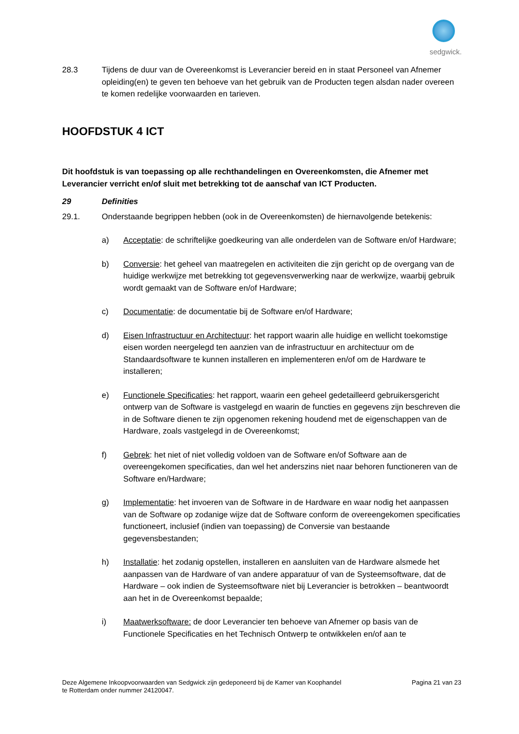sedgwick.
28.3 Tijdens de duur van de Overeenkomst is Leverancier bereid en in staat Personeel van Afnemer opleiding(en) te geven ten behoeve van het gebruik van de Producten tegen alsdan nader overeen te komen redelijke voorwaarden en tarieven.
HOOFDSTUK 4 ICT
Dit hoofdstuk is van toepassing op alle rechthandelingen en Overeenkomsten, die Afnemer met Leverancier verricht en/of sluit met betrekking tot de aanschaf van ICT Producten.
29 Definities
29.1. Onderstaande begrippen hebben (ook in de Overeenkomsten) de hiernavolgende betekenis:
a) Acceptatie: de schriftelijke goedkeuring van alle onderdelen van de Software en/of Hardware;
b) Conversie: het geheel van maatregelen en activiteiten die zijn gericht op de overgang van de huidige werkwijze met betrekking tot gegevensverwerking naar de werkwijze, waarbij gebruik wordt gemaakt van de Software en/of Hardware;
c) Documentatie: de documentatie bij de Software en/of Hardware;
d) Eisen Infrastructuur en Architectuur: het rapport waarin alle huidige en wellicht toekomstige eisen worden neergelegd ten aanzien van de infrastructuur en architectuur om de Standaardsoftware te kunnen installeren en implementeren en/of om de Hardware te installeren;
e) Functionele Specificaties: het rapport, waarin een geheel gedetailleerd gebruikersgericht ontwerp van de Software is vastgelegd en waarin de functies en gegevens zijn beschreven die in de Software dienen te zijn opgenomen rekening houdend met de eigenschappen van de Hardware, zoals vastgelegd in de Overeenkomst;
f) Gebrek: het niet of niet volledig voldoen van de Software en/of Software aan de overeengekomen specificaties, dan wel het anderszins niet naar behoren functioneren van de Software en/Hardware;
g) Implementatie: het invoeren van de Software in de Hardware en waar nodig het aanpassen van de Software op zodanige wijze dat de Software conform de overeengekomen specificaties functioneert, inclusief (indien van toepassing) de Conversie van bestaande gegevensbestanden;
h) Installatie: het zodanig opstellen, installeren en aansluiten van de Hardware alsmede het aanpassen van de Hardware of van andere apparatuur of van de Systeemsoftware, dat de Hardware – ook indien de Systeemsoftware niet bij Leverancier is betrokken – beantwoordt aan het in de Overeenkomst bepaalde;
i) Maatwerksoftware: de door Leverancier ten behoeve van Afnemer op basis van de Functionele Specificaties en het Technisch Ontwerp te ontwikkelen en/of aan te
Deze Algemene Inkoopvoorwaarden van Sedgwick zijn gedeponeerd bij de Kamer van Koophandel
te Rotterdam onder nummer 24120047.
Pagina 21 van 23